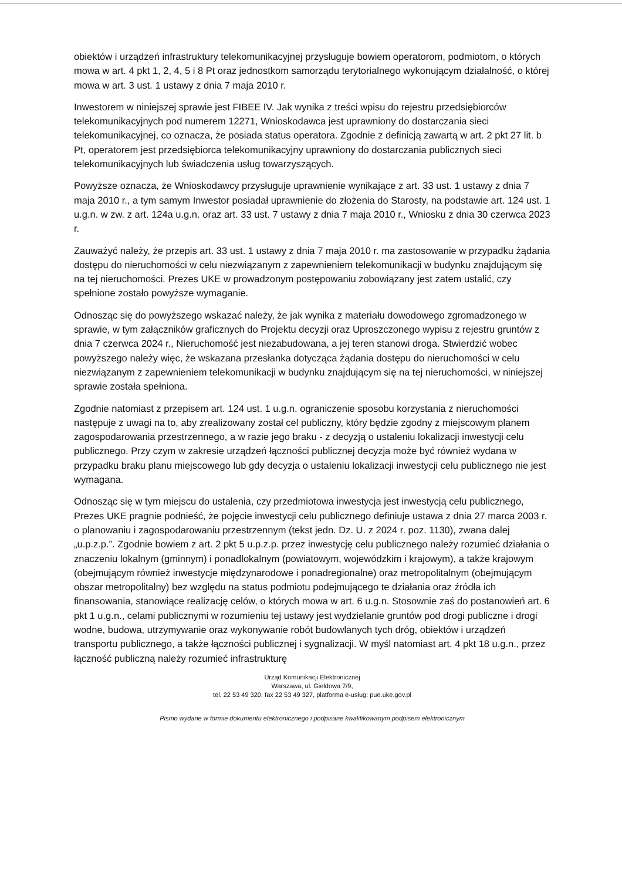obiektów i urządzeń infrastruktury telekomunikacyjnej przysługuje bowiem operatorom, podmiotom, o których mowa w art. 4 pkt 1, 2, 4, 5 i 8 Pt oraz jednostkom samorządu terytorialnego wykonującym działalność, o której mowa w art. 3 ust. 1 ustawy z dnia 7 maja 2010 r.
Inwestorem w niniejszej sprawie jest FIBEE IV. Jak wynika z treści wpisu do rejestru przedsiębiorców telekomunikacyjnych pod numerem 12271, Wnioskodawca jest uprawniony do dostarczania sieci telekomunikacyjnej, co oznacza, że posiada status operatora. Zgodnie z definicją zawartą w art. 2 pkt 27 lit. b Pt, operatorem jest przedsiębiorca telekomunikacyjny uprawniony do dostarczania publicznych sieci telekomunikacyjnych lub świadczenia usług towarzyszących.
Powyższe oznacza, że Wnioskodawcy przysługuje uprawnienie wynikające z art. 33 ust. 1 ustawy z dnia 7 maja 2010 r., a tym samym Inwestor posiadał uprawnienie do złożenia do Starosty, na podstawie art. 124 ust. 1 u.g.n. w zw. z art. 124a u.g.n. oraz art. 33 ust. 7 ustawy z dnia 7 maja 2010 r., Wniosku z dnia 30 czerwca 2023 r.
Zauważyć należy, że przepis art. 33 ust. 1 ustawy z dnia 7 maja 2010 r. ma zastosowanie w przypadku żądania dostępu do nieruchomości w celu niezwiązanym z zapewnieniem telekomunikacji w budynku znajdującym się na tej nieruchomości. Prezes UKE w prowadzonym postępowaniu zobowiązany jest zatem ustalić, czy spełnione zostało powyższe wymaganie.
Odnosząc się do powyższego wskazać należy, że jak wynika z materiału dowodowego zgromadzonego w sprawie, w tym załączników graficznych do Projektu decyzji oraz Uproszczonego wypisu z rejestru gruntów z dnia 7 czerwca 2024 r., Nieruchomość jest niezabudowana, a jej teren stanowi droga. Stwierdzić wobec powyższego należy więc, że wskazana przesłanka dotycząca żądania dostępu do nieruchomości w celu niezwiązanym z zapewnieniem telekomunikacji w budynku znajdującym się na tej nieruchomości, w niniejszej sprawie została spełniona.
Zgodnie natomiast z przepisem art. 124 ust. 1 u.g.n. ograniczenie sposobu korzystania z nieruchomości następuje z uwagi na to, aby zrealizowany został cel publiczny, który będzie zgodny z miejscowym planem zagospodarowania przestrzennego, a w razie jego braku - z decyzją o ustaleniu lokalizacji inwestycji celu publicznego. Przy czym w zakresie urządzeń łączności publicznej decyzja może być również wydana w przypadku braku planu miejscowego lub gdy decyzja o ustaleniu lokalizacji inwestycji celu publicznego nie jest wymagana.
Odnosząc się w tym miejscu do ustalenia, czy przedmiotowa inwestycja jest inwestycją celu publicznego, Prezes UKE pragnie podnieść, że pojęcie inwestycji celu publicznego definiuje ustawa z dnia 27 marca 2003 r. o planowaniu i zagospodarowaniu przestrzennym (tekst jedn. Dz. U. z 2024 r. poz. 1130), zwana dalej „u.p.z.p.”. Zgodnie bowiem z art. 2 pkt 5 u.p.z.p. przez inwestycję celu publicznego należy rozumieć działania o znaczeniu lokalnym (gminnym) i ponadlokalnym (powiatowym, wojewódzkim i krajowym), a także krajowym (obejmującym również inwestycje międzynarodowe i ponadregionalne) oraz metropolitalnym (obejmującym obszar metropolitalny) bez względu na status podmiotu podejmującego te działania oraz źródła ich finansowania, stanowiące realizację celów, o których mowa w art. 6 u.g.n. Stosownie zaś do postanowień art. 6 pkt 1 u.g.n., celami publicznymi w rozumieniu tej ustawy jest wydzielanie gruntów pod drogi publiczne i drogi wodne, budowa, utrzymywanie oraz wykonywanie robót budowlanych tych dróg, obiektów i urządzeń transportu publicznego, a także łączności publicznej i sygnalizacji. W myśl natomiast art. 4 pkt 18 u.g.n., przez łączność publiczną należy rozumieć infrastrukturę
Urząd Komunikacji Elektronicznej
Warszawa, ul. Giełdowa 7/9,
tel. 22 53 49 320, fax 22 53 49 327, platforma e-usług: pue.uke.gov.pl
Pismo wydane w formie dokumentu elektronicznego i podpisane kwalifikowanym podpisem elektronicznym